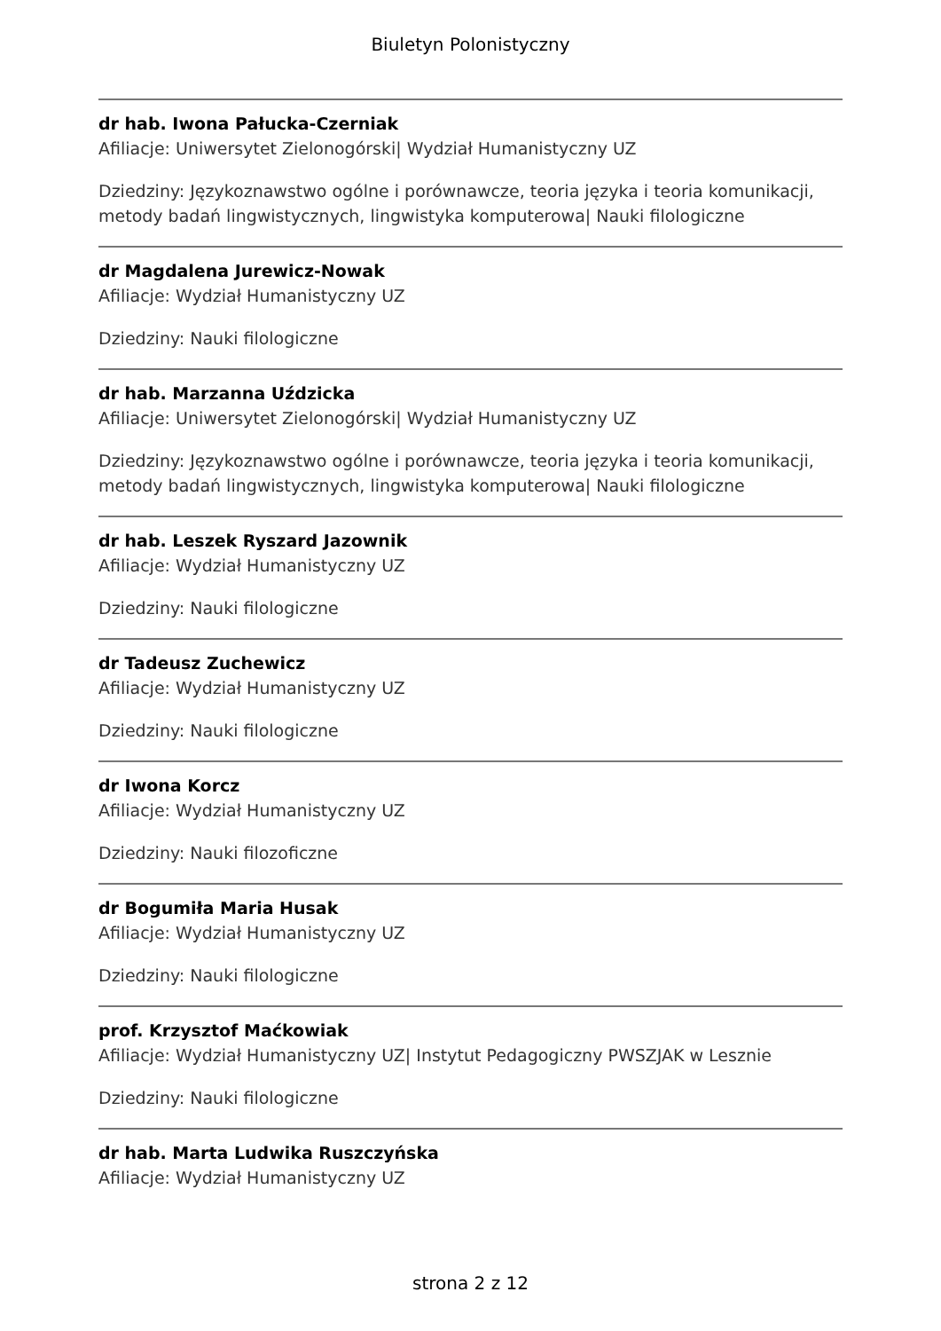Biuletyn Polonistyczny
dr hab. Iwona Pałucka-Czerniak
Afiliacje: Uniwersytet Zielonogórski| Wydział Humanistyczny UZ
Dziedziny: Językoznawstwo ogólne i porównawcze, teoria języka i teoria komunikacji, metody badań lingwistycznych, lingwistyka komputerowa| Nauki filologiczne
dr Magdalena Jurewicz-Nowak
Afiliacje: Wydział Humanistyczny UZ
Dziedziny: Nauki filologiczne
dr hab. Marzanna Uździcka
Afiliacje: Uniwersytet Zielonogórski| Wydział Humanistyczny UZ
Dziedziny: Językoznawstwo ogólne i porównawcze, teoria języka i teoria komunikacji, metody badań lingwistycznych, lingwistyka komputerowa| Nauki filologiczne
dr hab. Leszek Ryszard Jazownik
Afiliacje: Wydział Humanistyczny UZ
Dziedziny: Nauki filologiczne
dr Tadeusz Zuchewicz
Afiliacje: Wydział Humanistyczny UZ
Dziedziny: Nauki filologiczne
dr Iwona Korcz
Afiliacje: Wydział Humanistyczny UZ
Dziedziny: Nauki filozoficzne
dr Bogumiła Maria Husak
Afiliacje: Wydział Humanistyczny UZ
Dziedziny: Nauki filologiczne
prof. Krzysztof Maćkowiak
Afiliacje: Wydział Humanistyczny UZ| Instytut Pedagogiczny PWSZJAK w Lesznie
Dziedziny: Nauki filologiczne
dr hab. Marta Ludwika Ruszczyńska
Afiliacje: Wydział Humanistyczny UZ
strona 2 z 12